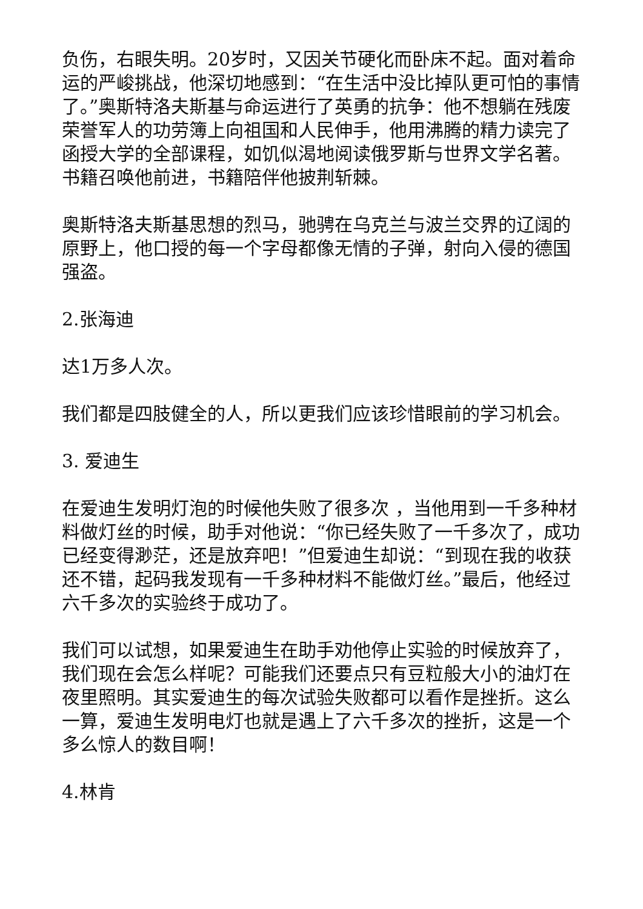负伤，右眼失明。20岁时，又因关节硬化而卧床不起。面对着命运的严峻挑战，他深切地感到：“在生活中没比掉队更可怕的事情了。”奥斯特洛夫斯基与命运进行了英勇的抗争：他不想躺在残废荣誉军人的功劳簿上向祖国和人民伸手，他用沸腾的精力读完了函授大学的全部课程，如饥似渴地阅读俄罗斯与世界文学名著。书籍召唤他前进，书籍陪伴他披荆斩棘。
奥斯特洛夫斯基思想的烈马，驰骋在乌克兰与波兰交界的辽阔的原野上，他口授的每一个字母都像无情的子弹，射向入侵的德国强盗。
2.张海迪
达1万多人次。
我们都是四肢健全的人，所以更我们应该珍惜眼前的学习机会。
3. 爱迪生
在爱迪生发明灯泡的时候他失败了很多次 ，当他用到一千多种材料做灯丝的时候，助手对他说：“你已经失败了一千多次了，成功已经变得渺茫，还是放弃吧！”但爱迪生却说：“到现在我的收获还不错，起码我发现有一千多种材料不能做灯丝。”最后，他经过六千多次的实验终于成功了。
我们可以试想，如果爱迪生在助手劝他停止实验的时候放弃了，我们现在会怎么样呢？可能我们还要点只有豆粒般大小的油灯在夜里照明。其实爱迪生的每次试验失败都可以看作是挫折。这么一算，爱迪生发明电灯也就是遇上了六千多次的挫折，这是一个多么惊人的数目啊！
4.林肯